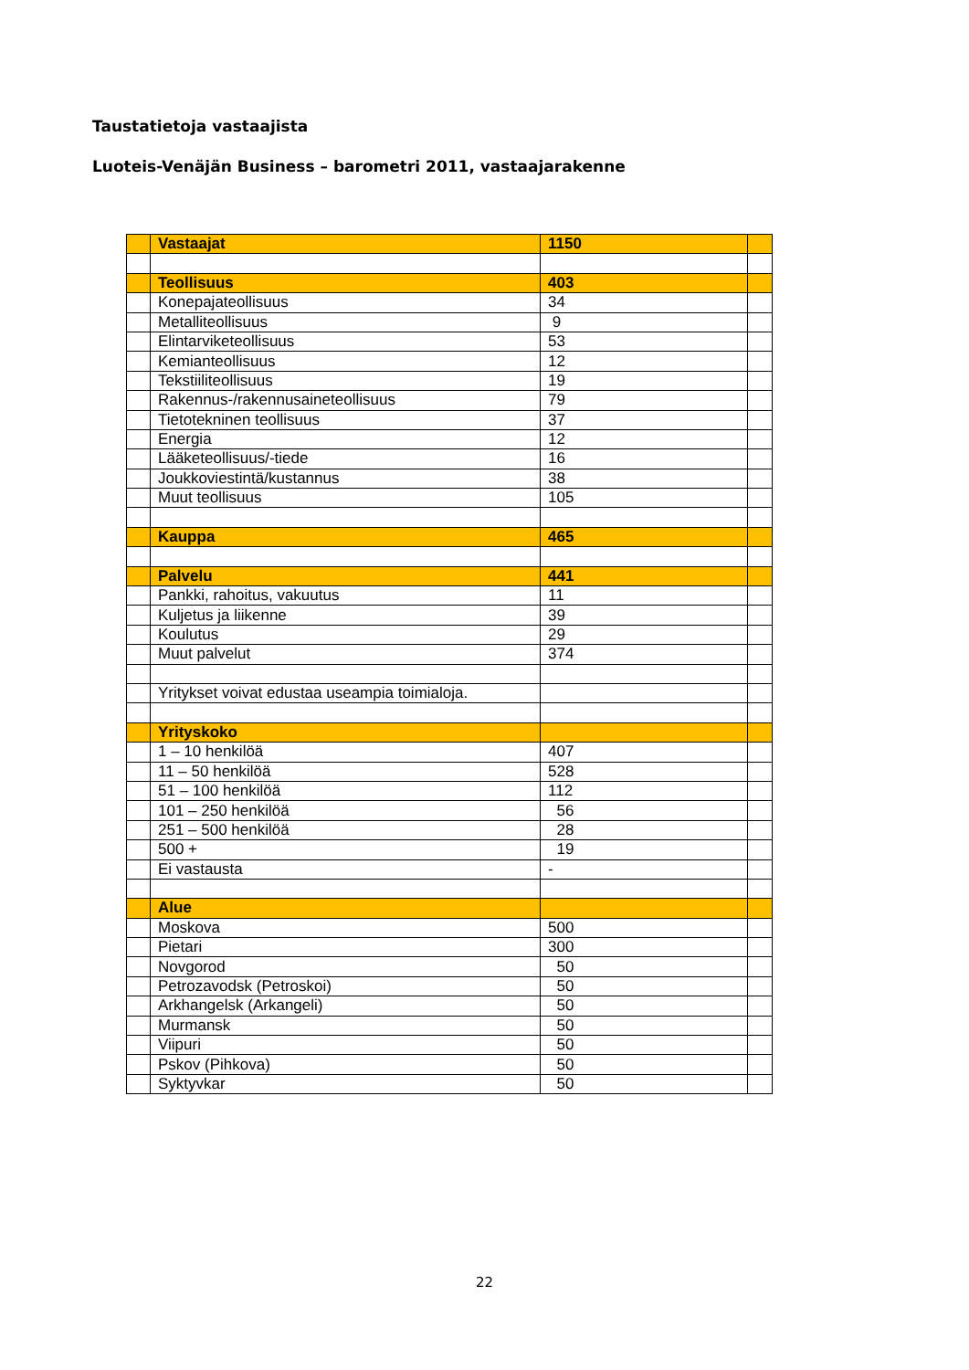Taustatietoja vastaajista
Luoteis-Venäjän Business – barometri 2011, vastaajarakenne
| | Vastaajat | 1150 | |
| | Teollisuus | 403 | |
| | Konepajateollisuus | 34 | |
| | Metalliteollisuus | 9 | |
| | Elintarviketeollisuus | 53 | |
| | Kemianteollisuus | 12 | |
| | Tekstiiliteollisuus | 19 | |
| | Rakennus-/rakennusaineteollisuus | 79 | |
| | Tietotekninen teollisuus | 37 | |
| | Energia | 12 | |
| | Lääketeollisuus/-tiede | 16 | |
| | Joukkoviestintä/kustannus | 38 | |
| | Muut teollisuus | 105 | |
| | Kauppa | 465 | |
| | Palvelu | 441 | |
| | Pankki, rahoitus, vakuutus | 11 | |
| | Kuljetus ja liikenne | 39 | |
| | Koulutus | 29 | |
| | Muut palvelut | 374 | |
| | Yritykset voivat edustaa useampia toimialoja. | | |
| | Yrityskoko | | |
| | 1 – 10 henkilöä | 407 | |
| | 11 – 50 henkilöä | 528 | |
| | 51 – 100 henkilöä | 112 | |
| | 101 – 250 henkilöä | 56 | |
| | 251 – 500 henkilöä | 28 | |
| | 500 + | 19 | |
| | Ei vastausta | - | |
| | Alue | | |
| | Moskova | 500 | |
| | Pietari | 300 | |
| | Novgorod | 50 | |
| | Petrozavodsk (Petroskoi) | 50 | |
| | Arkhangelsk (Arkangeli) | 50 | |
| | Murmansk | 50 | |
| | Viipuri | 50 | |
| | Pskov (Pihkova) | 50 | |
| | Syktyvkar | 50 | |
22